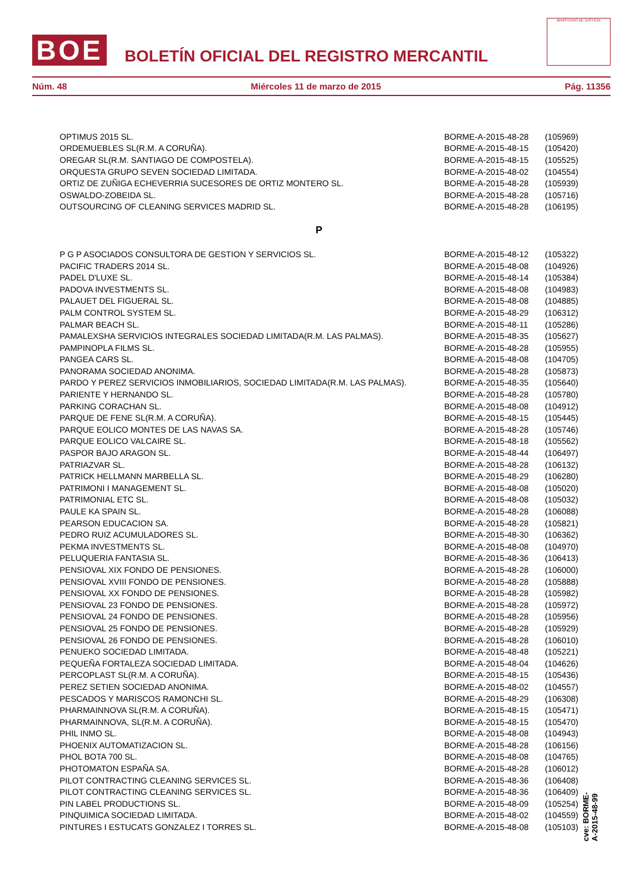BOE
BOLETÍN OFICIAL DEL REGISTRO MERCANTIL
MINISTERIO DE JUSTICIA
Núm. 48 Miércoles 11 de marzo de 2015 Pág. 11356
| OPTIMUS 2015 SL. | BORME-A-2015-48-28 | (105969) |
| ORDEMUEBLES SL(R.M. A CORUÑA). | BORME-A-2015-48-15 | (105420) |
| OREGAR SL(R.M. SANTIAGO DE COMPOSTELA). | BORME-A-2015-48-15 | (105525) |
| ORQUESTA GRUPO SEVEN SOCIEDAD LIMITADA. | BORME-A-2015-48-02 | (104554) |
| ORTIZ DE ZUÑIGA ECHEVERRIA SUCESORES DE ORTIZ MONTERO SL. | BORME-A-2015-48-28 | (105939) |
| OSWALDO-ZOBEIDA SL. | BORME-A-2015-48-28 | (105716) |
| OUTSOURCING OF CLEANING SERVICES MADRID SL. | BORME-A-2015-48-28 | (106195) |
| P | | |
| P G P ASOCIADOS CONSULTORA DE GESTION Y SERVICIOS SL. | BORME-A-2015-48-12 | (105322) |
| PACIFIC TRADERS 2014 SL. | BORME-A-2015-48-08 | (104926) |
| PADEL D'LUXE SL. | BORME-A-2015-48-14 | (105384) |
| PADOVA INVESTMENTS SL. | BORME-A-2015-48-08 | (104983) |
| PALAUET DEL FIGUERAL SL. | BORME-A-2015-48-08 | (104885) |
| PALM CONTROL SYSTEM SL. | BORME-A-2015-48-29 | (106312) |
| PALMAR BEACH SL. | BORME-A-2015-48-11 | (105286) |
| PAMALEXSHA SERVICIOS INTEGRALES SOCIEDAD LIMITADA(R.M. LAS PALMAS). | BORME-A-2015-48-35 | (105627) |
| PAMPINOPLA FILMS SL. | BORME-A-2015-48-28 | (105955) |
| PANGEA CARS SL. | BORME-A-2015-48-08 | (104705) |
| PANORAMA SOCIEDAD ANONIMA. | BORME-A-2015-48-28 | (105873) |
| PARDO Y PEREZ SERVICIOS INMOBILIARIOS, SOCIEDAD LIMITADA(R.M. LAS PALMAS). | BORME-A-2015-48-35 | (105640) |
| PARIENTE Y HERNANDO SL. | BORME-A-2015-48-28 | (105780) |
| PARKING CORACHAN SL. | BORME-A-2015-48-08 | (104912) |
| PARQUE DE FENE SL(R.M. A CORUÑA). | BORME-A-2015-48-15 | (105445) |
| PARQUE EOLICO MONTES DE LAS NAVAS SA. | BORME-A-2015-48-28 | (105746) |
| PARQUE EOLICO VALCAIRE SL. | BORME-A-2015-48-18 | (105562) |
| PASPOR BAJO ARAGON SL. | BORME-A-2015-48-44 | (106497) |
| PATRIAZVAR SL. | BORME-A-2015-48-28 | (106132) |
| PATRICK HELLMANN MARBELLA SL. | BORME-A-2015-48-29 | (106280) |
| PATRIMONI I MANAGEMENT SL. | BORME-A-2015-48-08 | (105020) |
| PATRIMONIAL ETC SL. | BORME-A-2015-48-08 | (105032) |
| PAULE KA SPAIN SL. | BORME-A-2015-48-28 | (106088) |
| PEARSON EDUCACION SA. | BORME-A-2015-48-28 | (105821) |
| PEDRO RUIZ ACUMULADORES SL. | BORME-A-2015-48-30 | (106362) |
| PEKMA INVESTMENTS SL. | BORME-A-2015-48-08 | (104970) |
| PELUQUERIA FANTASIA SL. | BORME-A-2015-48-36 | (106413) |
| PENSIOVAL XIX FONDO DE PENSIONES. | BORME-A-2015-48-28 | (106000) |
| PENSIOVAL XVIII FONDO DE PENSIONES. | BORME-A-2015-48-28 | (105888) |
| PENSIOVAL XX FONDO DE PENSIONES. | BORME-A-2015-48-28 | (105982) |
| PENSIOVAL 23 FONDO DE PENSIONES. | BORME-A-2015-48-28 | (105972) |
| PENSIOVAL 24 FONDO DE PENSIONES. | BORME-A-2015-48-28 | (105956) |
| PENSIOVAL 25 FONDO DE PENSIONES. | BORME-A-2015-48-28 | (105929) |
| PENSIOVAL 26 FONDO DE PENSIONES. | BORME-A-2015-48-28 | (106010) |
| PENUEKO SOCIEDAD LIMITADA. | BORME-A-2015-48-48 | (105221) |
| PEQUEÑA FORTALEZA SOCIEDAD LIMITADA. | BORME-A-2015-48-04 | (104626) |
| PERCOPLAST SL(R.M. A CORUÑA). | BORME-A-2015-48-15 | (105436) |
| PEREZ SETIEN SOCIEDAD ANONIMA. | BORME-A-2015-48-02 | (104557) |
| PESCADOS Y MARISCOS RAMONCHI SL. | BORME-A-2015-48-29 | (106308) |
| PHARMAINNOVA SL(R.M. A CORUÑA). | BORME-A-2015-48-15 | (105471) |
| PHARMAINNOVA, SL(R.M. A CORUÑA). | BORME-A-2015-48-15 | (105470) |
| PHIL INMO SL. | BORME-A-2015-48-08 | (104943) |
| PHOENIX AUTOMATIZACION SL. | BORME-A-2015-48-28 | (106156) |
| PHOL BOTA 700 SL. | BORME-A-2015-48-08 | (104765) |
| PHOTOMATON ESPAÑA SA. | BORME-A-2015-48-28 | (106012) |
| PILOT CONTRACTING CLEANING SERVICES SL. | BORME-A-2015-48-36 | (106408) |
| PILOT CONTRACTING CLEANING SERVICES SL. | BORME-A-2015-48-36 | (106409) |
| PIN LABEL PRODUCTIONS SL. | BORME-A-2015-48-09 | (105254) |
| PINQUIMICA SOCIEDAD LIMITADA. | BORME-A-2015-48-02 | (104559) |
| PINTURES I ESTUCATS GONZALEZ I TORRES SL. | BORME-A-2015-48-08 | (105103) |
cve: BORME-A-2015-48-99